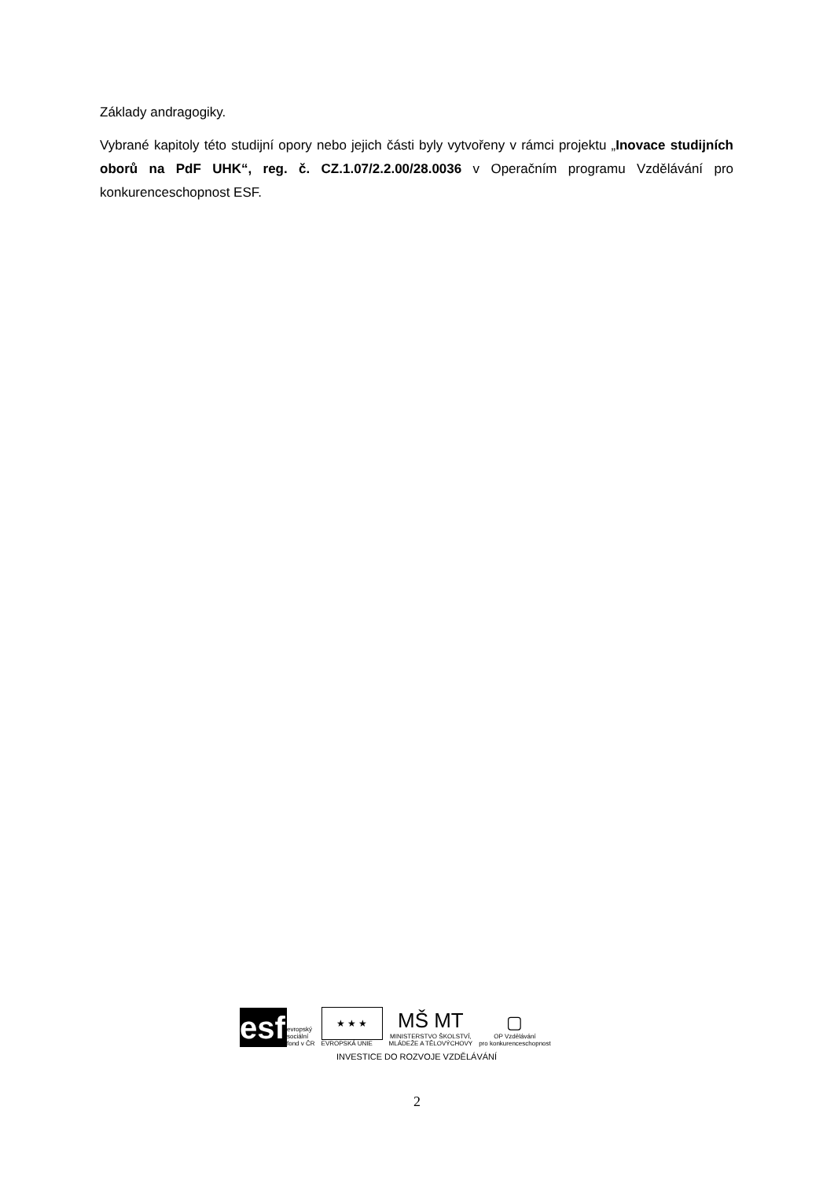Základy andragogiky.
Vybrané kapitoly této studijní opory nebo jejich části byly vytvořeny v rámci projektu „Inovace studijních oborů na PdF UHK“, reg. č. CZ.1.07/2.2.00/28.0036 v Operačním programu Vzdělávání pro konkurenceschopnost ESF.
esf
evropský
sociální
fond v ČR
★ ★ ★
EVROPSKÁ UNIE
MŠ MT
MINISTERSTVO ŠKOLSTVÍ,
MLÁDEŽE A TĚLOVÝCHOVY
▢
OP Vzdělávání
pro konkurenceschopnost
INVESTICE DO ROZVOJE VZDĚLÁVÁNÍ
2